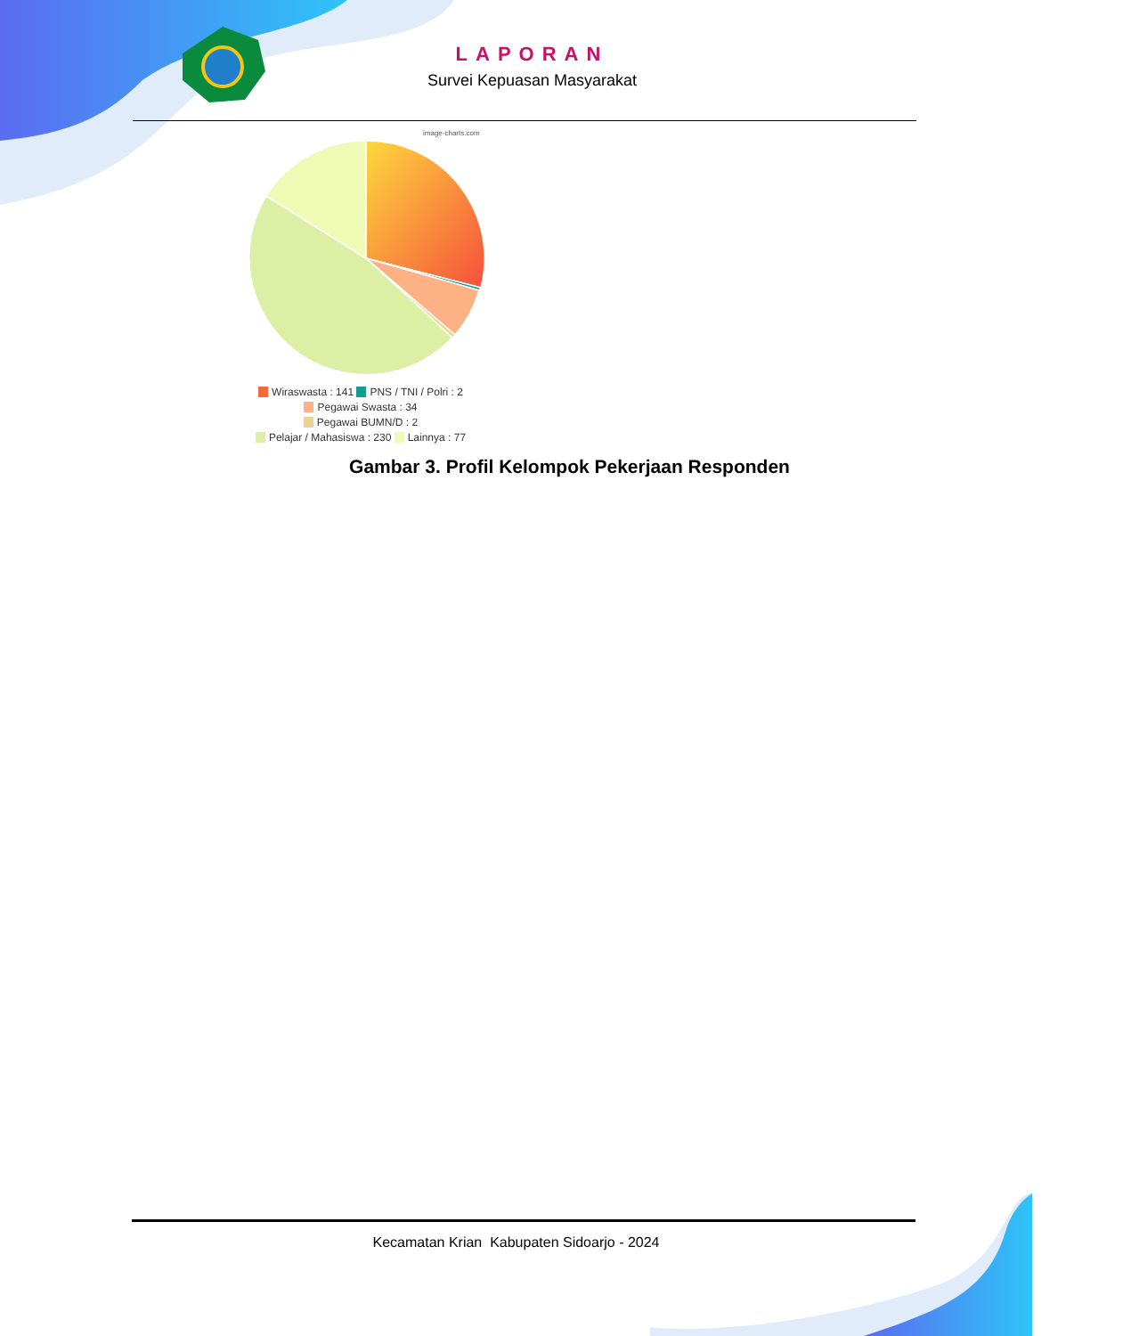LAPORAN
Survei Kepuasan Masyarakat
image-charts.com
Wiraswasta : 141 PNS / TNI / Polri : 2
Pegawai Swasta : 34
Pegawai BUMN/D : 2
Pelajar / Mahasiswa : 230 Lainnya : 77
Gambar 3. Profil Kelompok Pekerjaan Responden
Kecamatan Krian Kabupaten Sidoarjo - 2024